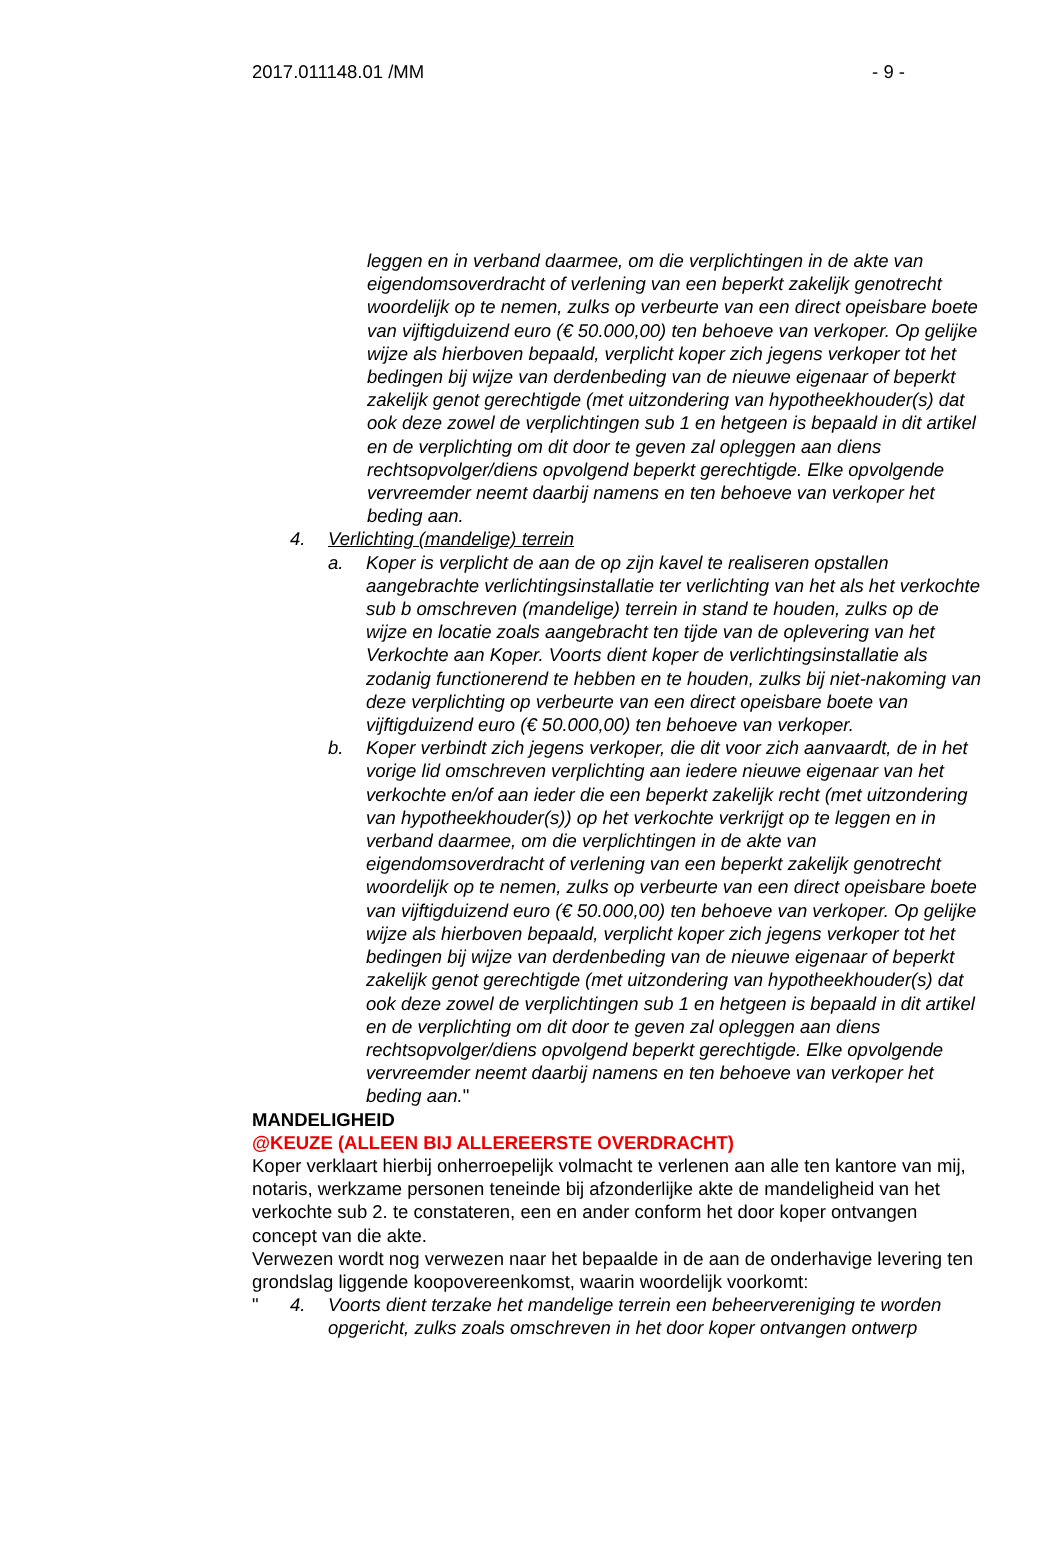2017.011148.01 /MM - 9 -
leggen en in verband daarmee, om die verplichtingen in de akte van eigendomsoverdracht of verlening van een beperkt zakelijk genotrecht woordelijk op te nemen, zulks op verbeurte van een direct opeisbare boete van vijftigduizend euro (€ 50.000,00) ten behoeve van verkoper. Op gelijke wijze als hierboven bepaald, verplicht koper zich jegens verkoper tot het bedingen bij wijze van derdenbeding van de nieuwe eigenaar of beperkt zakelijk genot gerechtigde (met uitzondering van hypotheekhouder(s) dat ook deze zowel de verplichtingen sub 1 en hetgeen is bepaald in dit artikel en de verplichting om dit door te geven zal opleggen aan diens rechtsopvolger/diens opvolgend beperkt gerechtigde. Elke opvolgende vervreemder neemt daarbij namens en ten behoeve van verkoper het beding aan.
4. Verlichting (mandelige) terrein
a. Koper is verplicht de aan de op zijn kavel te realiseren opstallen aangebrachte verlichtingsinstallatie ter verlichting van het als het verkochte sub b omschreven (mandelige) terrein in stand te houden, zulks op de wijze en locatie zoals aangebracht ten tijde van de oplevering van het Verkochte aan Koper. Voorts dient koper de verlichtingsinstallatie als zodanig functionerend te hebben en te houden, zulks bij niet-nakoming van deze verplichting op verbeurte van een direct opeisbare boete van vijftigduizend euro (€ 50.000,00) ten behoeve van verkoper.
b. Koper verbindt zich jegens verkoper, die dit voor zich aanvaardt, de in het vorige lid omschreven verplichting aan iedere nieuwe eigenaar van het verkochte en/of aan ieder die een beperkt zakelijk recht (met uitzondering van hypotheekhouder(s)) op het verkochte verkrijgt op te leggen en in verband daarmee, om die verplichtingen in de akte van eigendomsoverdracht of verlening van een beperkt zakelijk genotrecht woordelijk op te nemen, zulks op verbeurte van een direct opeisbare boete van vijftigduizend euro (€ 50.000,00) ten behoeve van verkoper. Op gelijke wijze als hierboven bepaald, verplicht koper zich jegens verkoper tot het bedingen bij wijze van derdenbeding van de nieuwe eigenaar of beperkt zakelijk genot gerechtigde (met uitzondering van hypotheekhouder(s) dat ook deze zowel de verplichtingen sub 1 en hetgeen is bepaald in dit artikel en de verplichting om dit door te geven zal opleggen aan diens rechtsopvolger/diens opvolgend beperkt gerechtigde. Elke opvolgende vervreemder neemt daarbij namens en ten behoeve van verkoper het beding aan."
MANDELIGHEID
@KEUZE (ALLEEN BIJ ALLEREERSTE OVERDRACHT)
Koper verklaart hierbij onherroepelijk volmacht te verlenen aan alle ten kantore van mij, notaris, werkzame personen teneinde bij afzonderlijke akte de mandeligheid van het verkochte sub 2. te constateren, een en ander conform het door koper ontvangen concept van die akte.
Verwezen wordt nog verwezen naar het bepaalde in de aan de onderhavige levering ten grondslag liggende koopovereenkomst, waarin woordelijk voorkomt:
" 4. Voorts dient terzake het mandelige terrein een beheervereniging te worden opgericht, zulks zoals omschreven in het door koper ontvangen ontwerp